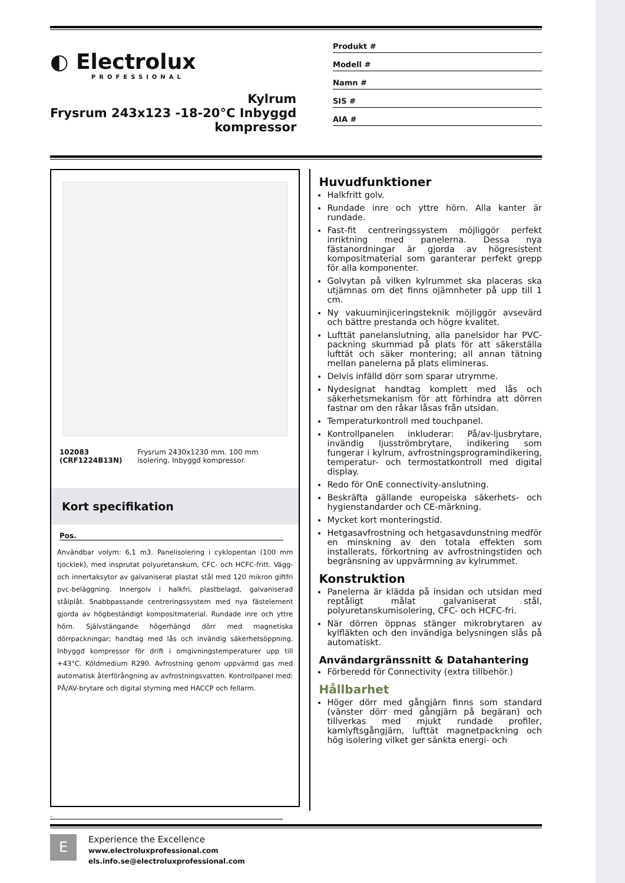◐ Electrolux
PROFESSIONAL
Kylrum
Frysrum 243x123 -18-20°C Inbyggd
kompressor
Produkt #
Modell #
Namn #
SIS #
AIA #
102083 (CRF1224B13N) Frysrum 2430x1230 mm. 100 mm isolering. Inbyggd kompressor.
Kort specifikation
Pos.
Användbar volym: 6,1 m3. Panelisolering i cyklopentan (100 mm tjocklek), med insprutat polyuretanskum, CFC- och HCFC-fritt. Vägg- och innertaksytor av galvaniserat plastat stål med 120 mikron giftfri pvc-beläggning. Innergolv i halkfri, plastbelagd, galvaniserad stålplåt. Snabbpassande centreringssystem med nya fästelement gjorda av högbeständigt kompositmaterial. Rundade inre och yttre hörn. Självstängande högerhängd dörr med magnetiska dörrpackningar; handtag med lås och invändig säkerhetsöppning. Inbyggd kompressor för drift i omgivningstemperaturer upp till +43°C. Köldmedium R290. Avfrostning genom uppvärmd gas med automatisk återförångning av avfrostningsvatten. Kontrollpanel med: PÅ/AV-brytare och digital styrning med HACCP och fellarm.
Huvudfunktioner
Halkfritt golv.
Rundade inre och yttre hörn. Alla kanter är rundade.
Fast-fit centreringssystem möjliggör perfekt inriktning med panelerna. Dessa nya fästanordningar är gjorda av högresistent kompositmaterial som garanterar perfekt grepp för alla komponenter.
Golvytan på vilken kylrummet ska placeras ska utjämnas om det finns ojämnheter på upp till 1 cm.
Ny vakuuminjiceringsteknik möjliggör avsevärd och bättre prestanda och högre kvalitet.
Lufttät panelanslutning, alla panelsidor har PVC-packning skummad på plats för att säkerställa lufttät och säker montering; all annan tätning mellan panelerna på plats elimineras.
Delvis infälld dörr som sparar utrymme.
Nydesignat handtag komplett med lås och säkerhetsmekanism för att förhindra att dörren fastnar om den råkar låsas från utsidan.
Temperaturkontroll med touchpanel.
Kontrollpanelen inkluderar: På/av-ljusbrytare, invändig ljusströmbrytare, indikering som fungerar i kylrum, avfrostningsprogramindikering, temperatur- och termostatkontroll med digital display.
Redo för OnE connectivity-anslutning.
Beskräfta gällande europeiska säkerhets- och hygienstandarder och CE-märkning.
Mycket kort monteringstid.
Hetgasavfrostning och hetgasavdunstning medför en minskning av den totala effekten som installerats, förkortning av avfrostningstiden och begränsning av uppvärmning av kylrummet.
Konstruktion
Panelerna är klädda på insidan och utsidan med reptåligt målat galvaniserat stål, polyuretanskumisolering, CFC- och HCFC-fri.
När dörren öppnas stänger mikrobrytaren av kylfläkten och den invändiga belysningen slås på automatiskt.
Användargränssnitt & Datahantering
Förberedd för Connectivity (extra tillbehör.)
Hållbarhet
Höger dörr med gångjärn finns som standard (vänster dörr med gångjärn på begäran) och tillverkas med mjukt rundade profiler, kamlyftsgångjärn, lufttät magnetpackning och hög isolering vilket ger sänkta energi- och
.
E
Experience the Excellence
www.electroluxprofessional.com
els.info.se@electroluxprofessional.com